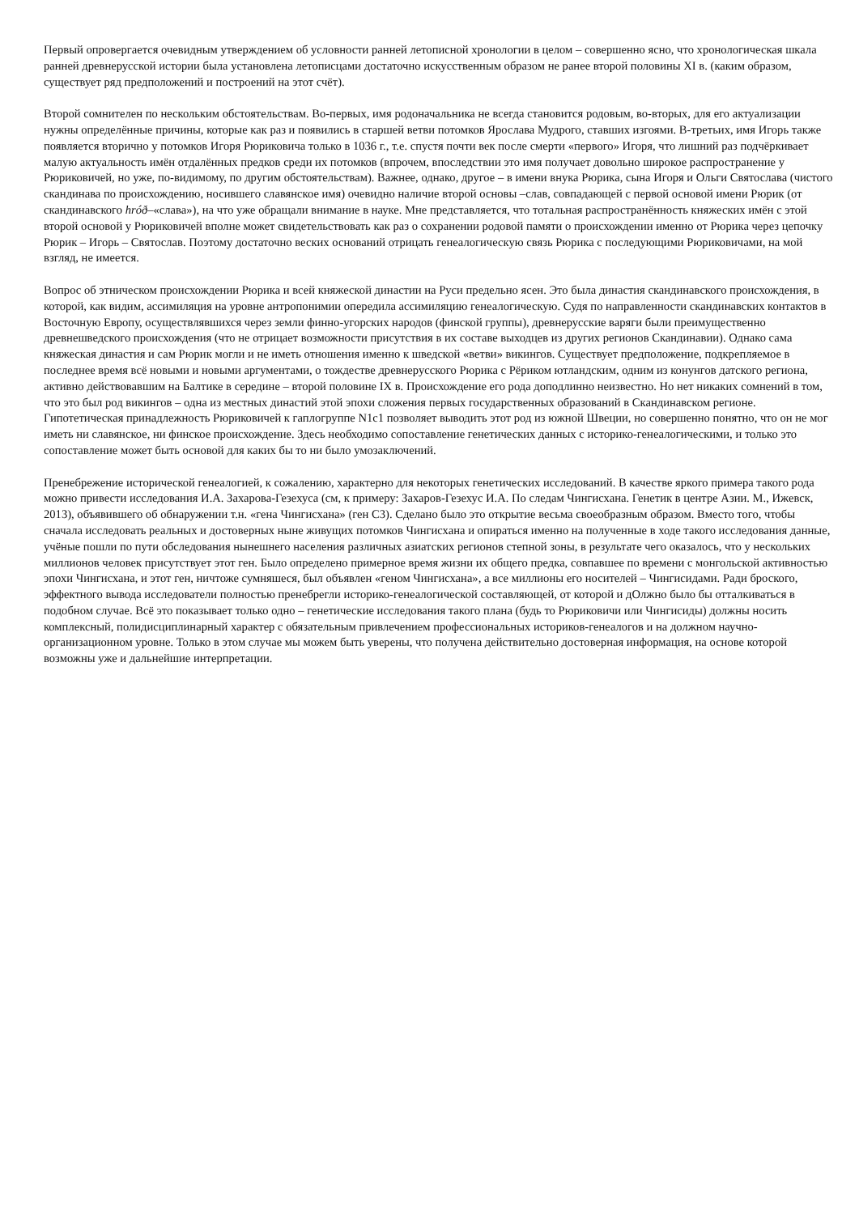Первый опровергается очевидным утверждением об условности ранней летописной хронологии в целом – совершенно ясно, что хронологическая шкала ранней древнерусской истории была установлена летописцами достаточно искусственным образом не ранее второй половины XI в. (каким образом, существует ряд предположений и построений на этот счёт).
Второй сомнителен по нескольким обстоятельствам. Во-первых, имя родоначальника не всегда становится родовым, во-вторых, для его актуализации нужны определённые причины, которые как раз и появились в старшей ветви потомков Ярослава Мудрого, ставших изгоями. В-третьих, имя Игорь также появляется вторично у потомков Игоря Рюриковича только в 1036 г., т.е. спустя почти век после смерти «первого» Игоря, что лишний раз подчёркивает малую актуальность имён отдалённых предков среди их потомков (впрочем, впоследствии это имя получает довольно широкое распространение у Рюриковичей, но уже, по-видимому, по другим обстоятельствам). Важнее, однако, другое – в имени внука Рюрика, сына Игоря и Ольги Святослава (чистого скандинава по происхождению, носившего славянское имя) очевидно наличие второй основы –слав, совпадающей с первой основой имени Рюрик (от скандинавского hróð–«слава»), на что уже обращали внимание в науке. Мне представляется, что тотальная распространённость княжеских имён с этой второй основой у Рюриковичей вполне может свидетельствовать как раз о сохранении родовой памяти о происхождении именно от Рюрика через цепочку Рюрик – Игорь – Святослав. Поэтому достаточно веских оснований отрицать генеалогическую связь Рюрика с последующими Рюриковичами, на мой взгляд, не имеется.
Вопрос об этническом происхождении Рюрика и всей княжеской династии на Руси предельно ясен. Это была династия скандинавского происхождения, в которой, как видим, ассимиляция на уровне антропонимии опередила ассимиляцию генеалогическую. Судя по направленности скандинавских контактов в Восточную Европу, осуществлявшихся через земли финно-угорских народов (финской группы), древнерусские варяги были преимущественно древнешведского происхождения (что не отрицает возможности присутствия в их составе выходцев из других регионов Скандинавии). Однако сама княжеская династия и сам Рюрик могли и не иметь отношения именно к шведской «ветви» викингов. Существует предположение, подкрепляемое в последнее время всё новыми и новыми аргументами, о тождестве древнерусского Рюрика с Рёриком ютландским, одним из конунгов датского региона, активно действовавшим на Балтике в середине – второй половине IX в. Происхождение его рода доподлинно неизвестно. Но нет никаких сомнений в том, что это был род викингов – одна из местных династий этой эпохи сложения первых государственных образований в Скандинавском регионе. Гипотетическая принадлежность Рюриковичей к гаплогруппе N1c1 позволяет выводить этот род из южной Швеции, но совершенно понятно, что он не мог иметь ни славянское, ни финское происхождение. Здесь необходимо сопоставление генетических данных с историко-генеалогическими, и только это сопоставление может быть основой для каких бы то ни было умозаключений.
Пренебрежение исторической генеалогией, к сожалению, характерно для некоторых генетических исследований. В качестве яркого примера такого рода можно привести исследования И.А. Захарова-Гезехуса (см, к примеру: Захаров-Гезехус И.А. По следам Чингисхана. Генетик в центре Азии. М., Ижевск, 2013), объявившего об обнаружении т.н. «гена Чингисхана» (ген C3). Сделано было это открытие весьма своеобразным образом. Вместо того, чтобы сначала исследовать реальных и достоверных ныне живущих потомков Чингисхана и опираться именно на полученные в ходе такого исследования данные, учёные пошли по пути обследования нынешнего населения различных азиатских регионов степной зоны, в результате чего оказалось, что у нескольких миллионов человек присутствует этот ген. Было определено примерное время жизни их общего предка, совпавшее по времени с монгольской активностью эпохи Чингисхана, и этот ген, ничтоже сумняшеся, был объявлен «геном Чингисхана», а все миллионы его носителей – Чингисидами. Ради броского, эффектного вывода исследователи полностью пренебрегли историко-генеалогической составляющей, от которой и дОлжно было бы отталкиваться в подобном случае. Всё это показывает только одно – генетические исследования такого плана (будь то Рюриковичи или Чингисиды) должны носить комплексный, полидисциплинарный характер с обязательным привлечением профессиональных историков-генеалогов и на должном научно-организационном уровне. Только в этом случае мы можем быть уверены, что получена действительно достоверная информация, на основе которой возможны уже и дальнейшие интерпретации.